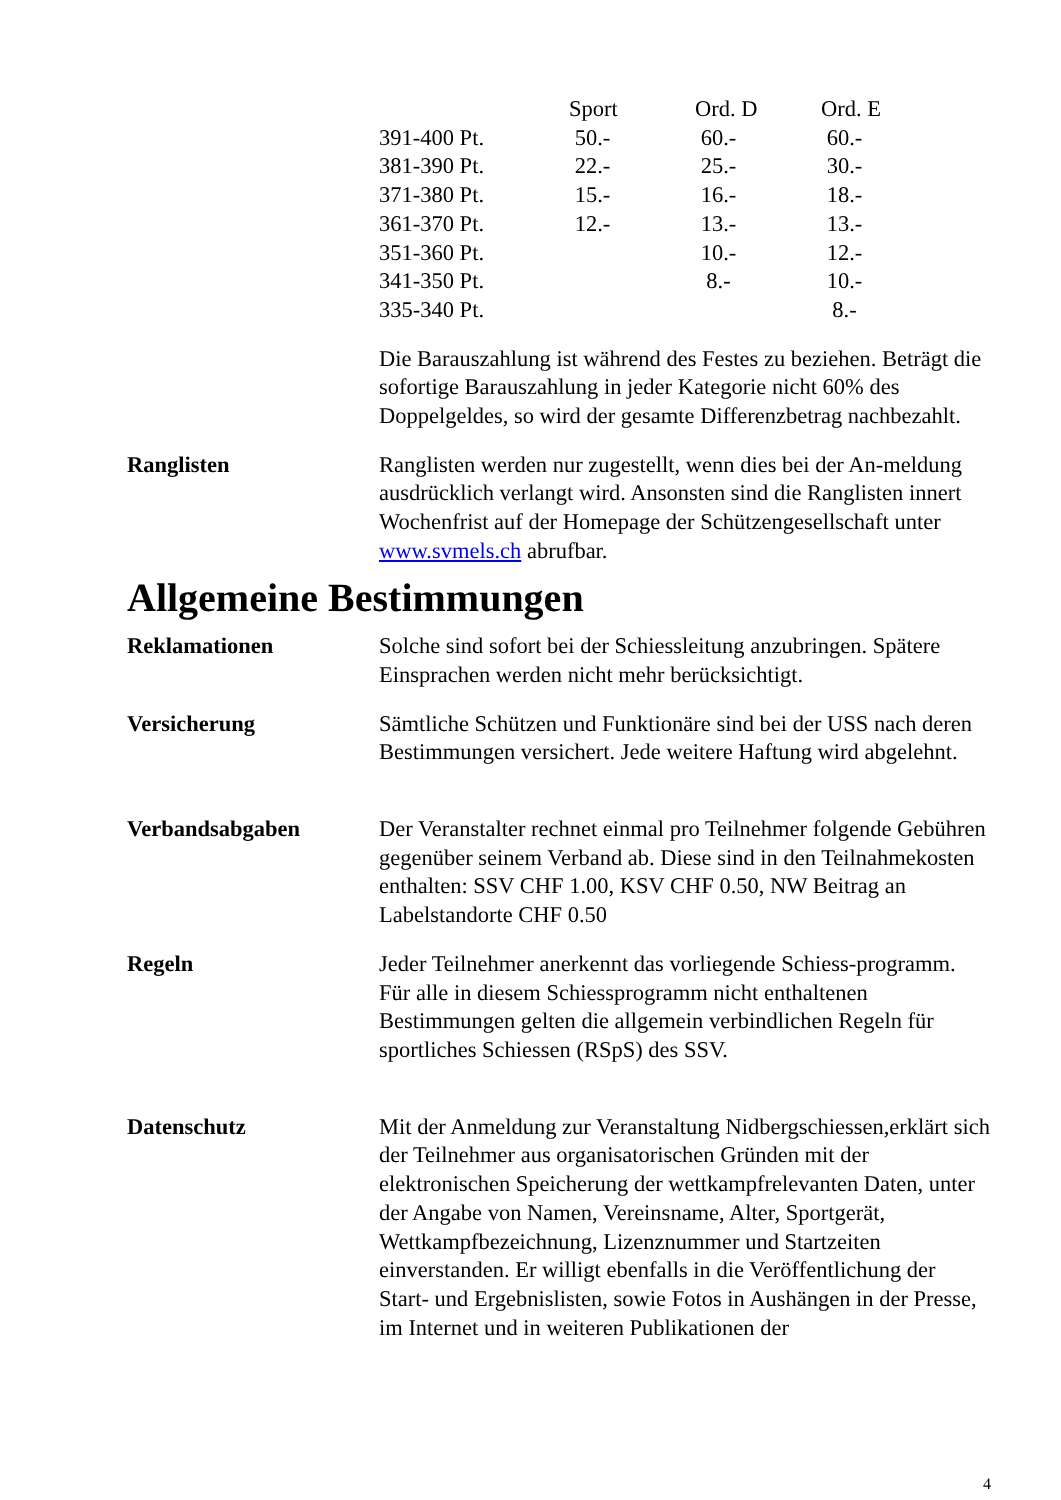| | Sport | Ord. D | Ord. E |
| --- | --- | --- | --- |
| 391-400 Pt. | 50.- | 60.- | 60.- |
| 381-390 Pt. | 22.- | 25.- | 30.- |
| 371-380 Pt. | 15.- | 16.- | 18.- |
| 361-370 Pt. | 12.- | 13.- | 13.- |
| 351-360 Pt. | | 10.- | 12.- |
| 341-350 Pt. | | 8.- | 10.- |
| 335-340 Pt. | | | 8.- |
Die Barauszahlung ist während des Festes zu beziehen. Beträgt die sofortige Barauszahlung in jeder Kategorie nicht 60% des Doppelgeldes, so wird der gesamte Differenzbetrag nachbezahlt.
Ranglisten Ranglisten werden nur zugestellt, wenn dies bei der An-meldung ausdrücklich verlangt wird. Ansonsten sind die Ranglisten innert Wochenfrist auf der Homepage der Schützengesellschaft unter www.svmels.ch abrufbar.
Allgemeine Bestimmungen
Reklamationen Solche sind sofort bei der Schiessleitung anzubringen. Spätere Einsprachen werden nicht mehr berücksichtigt.
Versicherung Sämtliche Schützen und Funktionäre sind bei der USS nach deren Bestimmungen versichert. Jede weitere Haftung wird abgelehnt.
Verbandsabgaben Der Veranstalter rechnet einmal pro Teilnehmer folgende Gebühren gegenüber seinem Verband ab. Diese sind in den Teilnahmekosten enthalten: SSV CHF 1.00, KSV CHF 0.50, NW Beitrag an Labelstandorte CHF 0.50
Regeln Jeder Teilnehmer anerkennt das vorliegende Schiess-programm. Für alle in diesem Schiessprogramm nicht enthaltenen Bestimmungen gelten die allgemein verbindlichen Regeln für sportliches Schiessen (RSpS) des SSV.
Datenschutz Mit der Anmeldung zur Veranstaltung Nidbergschiessen,erklärt sich der Teilnehmer aus organisatorischen Gründen mit der elektronischen Speicherung der wettkampfrelevanten Daten, unter der Angabe von Namen, Vereinsname, Alter, Sportgerät, Wettkampfbezeichnung, Lizenznummer und Startzeiten einverstanden. Er willigt ebenfalls in die Veröffentlichung der Start- und Ergebnislisten, sowie Fotos in Aushängen in der Presse, im Internet und in weiteren Publikationen der
4